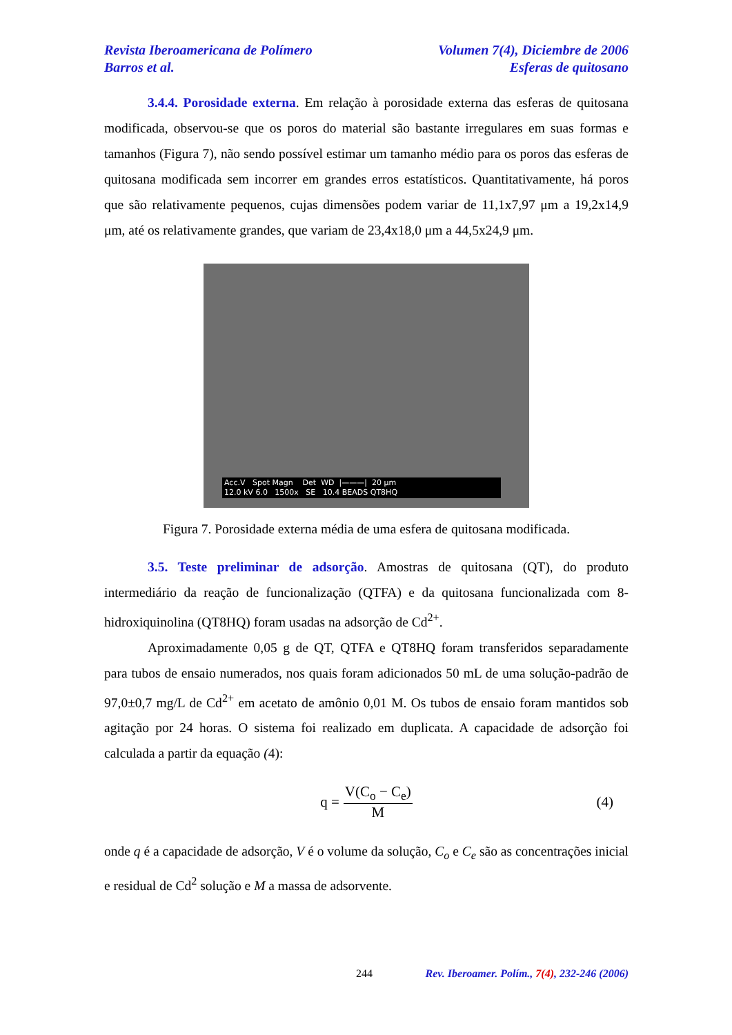Revista Iberoamericana de Polímero
Barros et al.
Volumen 7(4), Diciembre de 2006
Esferas de quitosano
3.4.4. Porosidade externa. Em relação à porosidade externa das esferas de quitosana modificada, observou-se que os poros do material são bastante irregulares em suas formas e tamanhos (Figura 7), não sendo possível estimar um tamanho médio para os poros das esferas de quitosana modificada sem incorrer em grandes erros estatísticos. Quantitativamente, há poros que são relativamente pequenos, cujas dimensões podem variar de 11,1x7,97 μm a 19,2x14,9 μm, até os relativamente grandes, que variam de 23,4x18,0 μm a 44,5x24,9 μm.
Acc.V Spot Magn Det WD |———| 20 μm
12.0 kV 6.0 1500x SE 10.4 BEADS QT8HQ
Figura 7. Porosidade externa média de uma esfera de quitosana modificada.
3.5. Teste preliminar de adsorção. Amostras de quitosana (QT), do produto intermediário da reação de funcionalização (QTFA) e da quitosana funcionalizada com 8-hidroxiquinolina (QT8HQ) foram usadas na adsorção de Cd<sup>2+</sup>.
Aproximadamente 0,05 g de QT, QTFA e QT8HQ foram transferidos separadamente para tubos de ensaio numerados, nos quais foram adicionados 50 mL de uma solução-padrão de 97,0±0,7 mg/L de Cd<sup>2+</sup> em acetato de amônio 0,01 M. Os tubos de ensaio foram mantidos sob agitação por 24 horas. O sistema foi realizado em duplicata. A capacidade de adsorção foi calculada a partir da equação (4):
q =
V(C<sub>o</sub> − C<sub>e</sub>)
M
(4)
onde q é a capacidade de adsorção, V é o volume da solução, C<sub>o</sub> e C<sub>e</sub> são as concentrações inicial e residual de Cd<sup>2</sup> solução e M a massa de adsorvente.
244 Rev. Iberoamer. Polím., 7(4), 232-246 (2006)